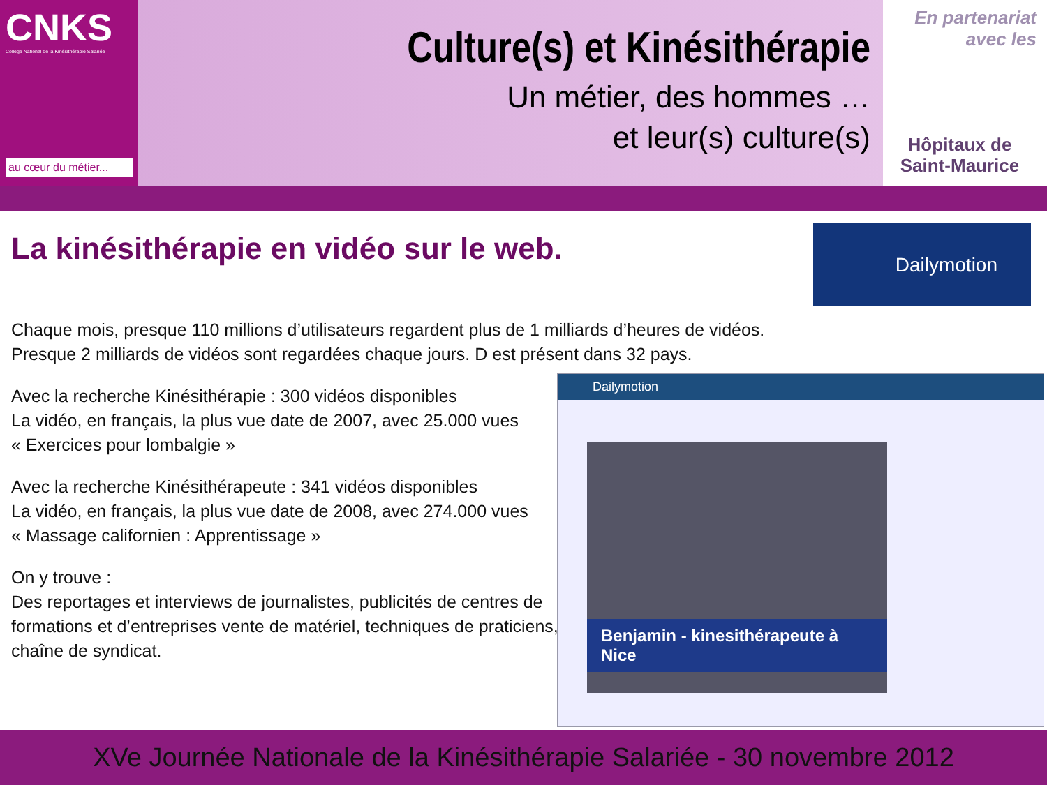CNKS
Collège National de la Kinésithérapie Salariée
au cœur du métier...
Culture(s) et Kinésithérapie
Un métier, des hommes …
et leur(s) culture(s)
En partenariat
avec les
Hôpitaux de
Saint-Maurice
La kinésithérapie en vidéo sur le web.
Dailymotion
Chaque mois, presque 110 millions d’utilisateurs regardent plus de 1 milliards d’heures de vidéos.
Presque 2 milliards de vidéos sont regardées chaque jours. D est présent dans 32 pays.
Avec la recherche Kinésithérapie : 300 vidéos disponibles
La vidéo, en français, la plus vue date de 2007, avec 25.000 vues
« Exercices pour lombalgie »
Avec la recherche Kinésithérapeute : 341 vidéos disponibles
La vidéo, en français, la plus vue date de 2008, avec 274.000 vues
« Massage californien : Apprentissage »
On y trouve :
Des reportages et interviews de journalistes, publicités de centres de formations et d’entreprises vente de matériel, techniques de praticiens, chaîne de syndicat.
Dailymotion
Benjamin - kinesithérapeute à Nice
XVe Journée Nationale de la Kinésithérapie Salariée - 30 novembre 2012